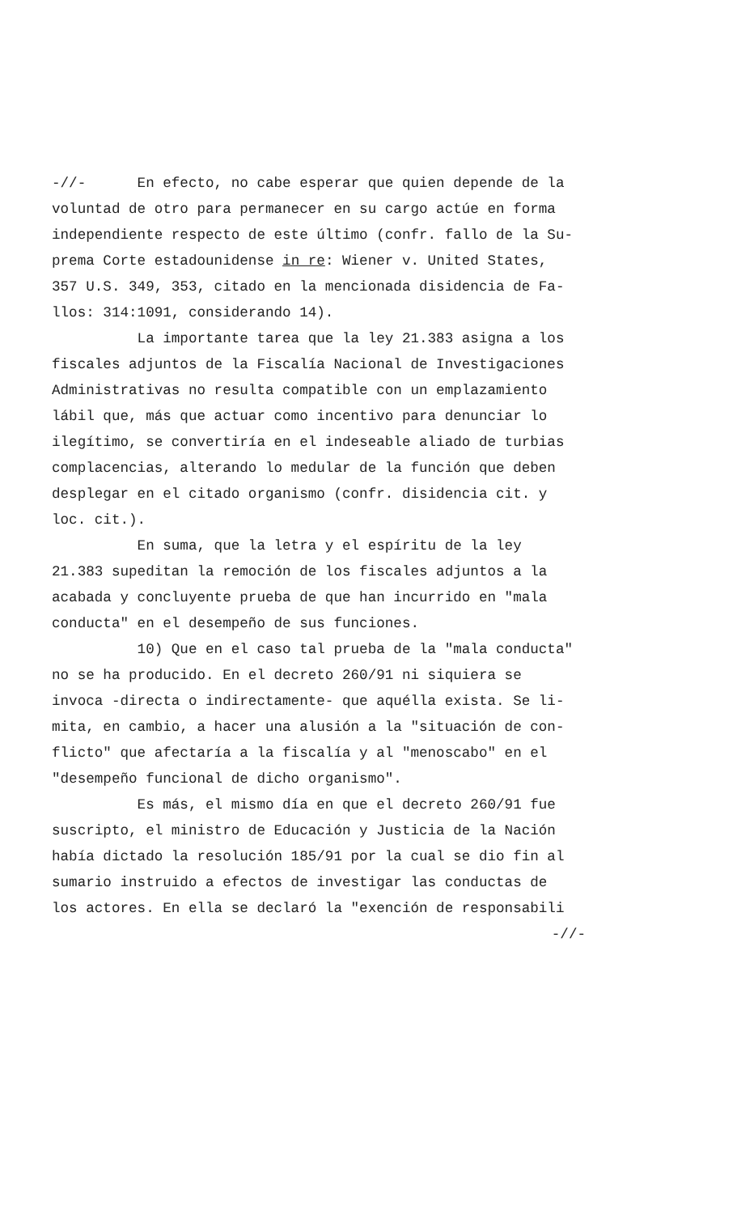-//- En efecto, no cabe esperar que quien depende de la
voluntad de otro para permanecer en su cargo actúe en forma
independiente respecto de este último (confr. fallo de la Su-
prema Corte estadounidense in re: Wiener v. United States,
357 U.S. 349, 353, citado en la mencionada disidencia de Fa-
llos: 314:1091, considerando 14).
La importante tarea que la ley 21.383 asigna a los
fiscales adjuntos de la Fiscalía Nacional de Investigaciones
Administrativas no resulta compatible con un emplazamiento
lábil que, más que actuar como incentivo para denunciar lo
ilegítimo, se convertiría en el indeseable aliado de turbias
complacencias, alterando lo medular de la función que deben
desplegar en el citado organismo (confr. disidencia cit. y
loc. cit.).
En suma, que la letra y el espíritu de la ley
21.383 supeditan la remoción de los fiscales adjuntos a la
acabada y concluyente prueba de que han incurrido en "mala
conducta" en el desempeño de sus funciones.
10) Que en el caso tal prueba de la "mala conducta"
no se ha producido. En el decreto 260/91 ni siquiera se
invoca -directa o indirectamente- que aquélla exista. Se li-
mita, en cambio, a hacer una alusión a la "situación de con-
flicto" que afectaría a la fiscalía y al "menoscabo" en el
"desempeño funcional de dicho organismo".
Es más, el mismo día en que el decreto 260/91 fue
suscripto, el ministro de Educación y Justicia de la Nación
había dictado la resolución 185/91 por la cual se dio fin al
sumario instruido a efectos de investigar las conductas de
los actores. En ella se declaró la "exención de responsabili
-//-